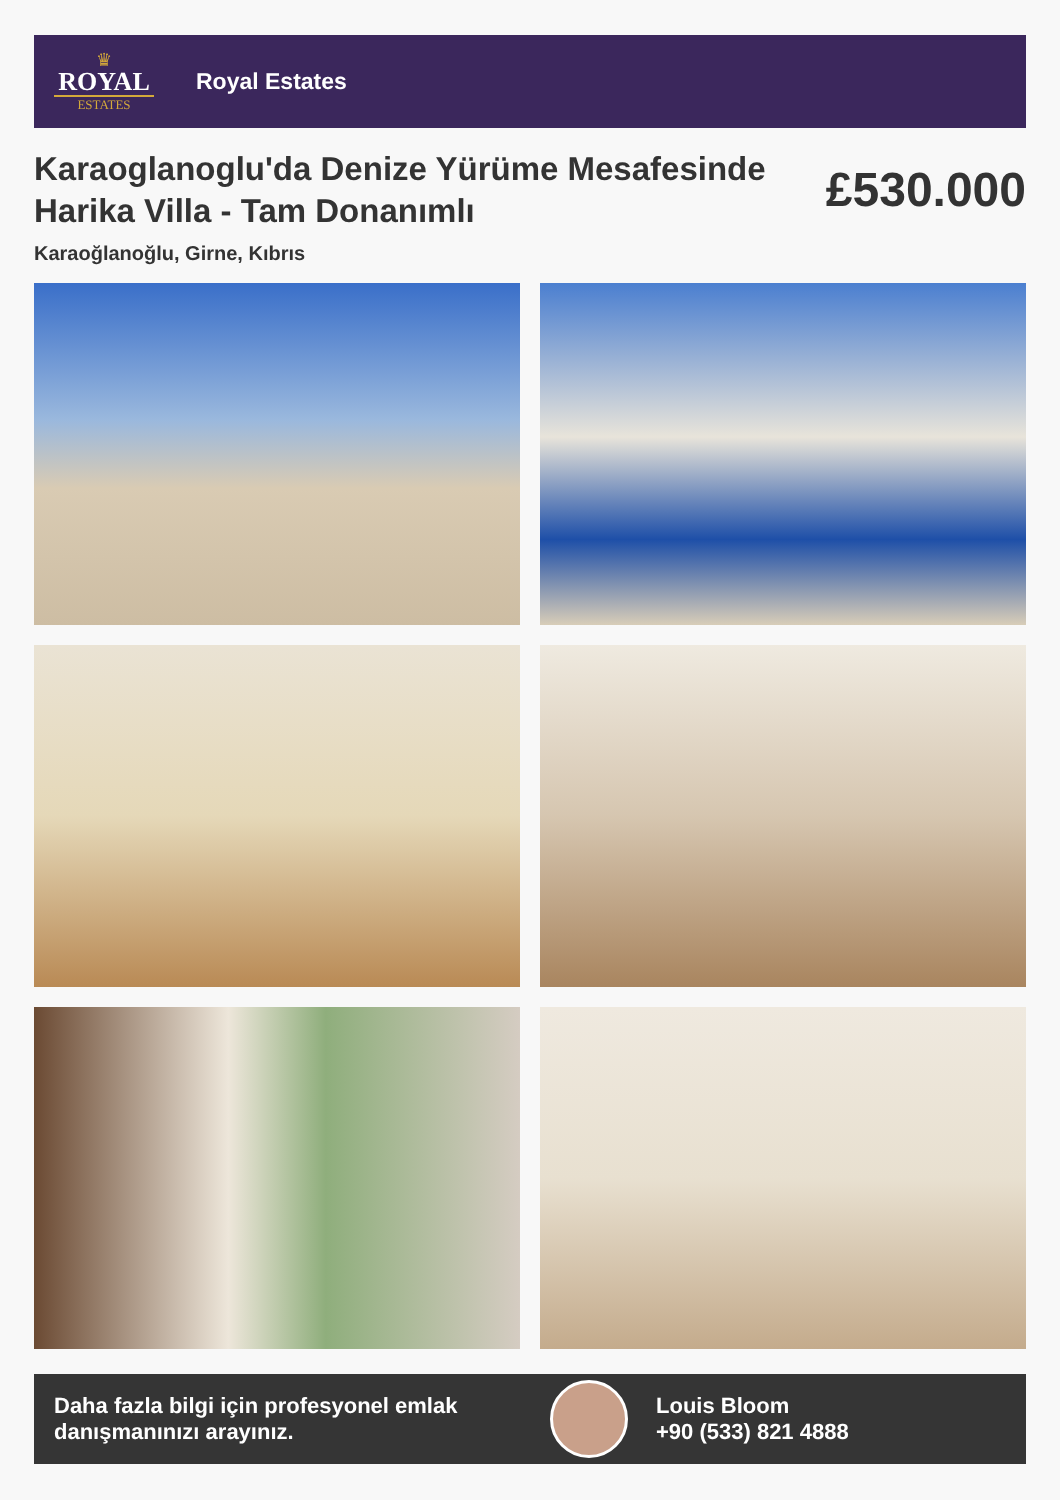♛
ROYAL
ESTATES
Royal Estates
Karaoglanoglu'da Denize Yürüme Mesafesinde Harika Villa - Tam Donanımlı
£530.000
Karaoğlanoğlu, Girne, Kıbrıs
Daha fazla bilgi için profesyonel emlak danışmanınızı arayınız.
Louis Bloom
+90 (533) 821 4888